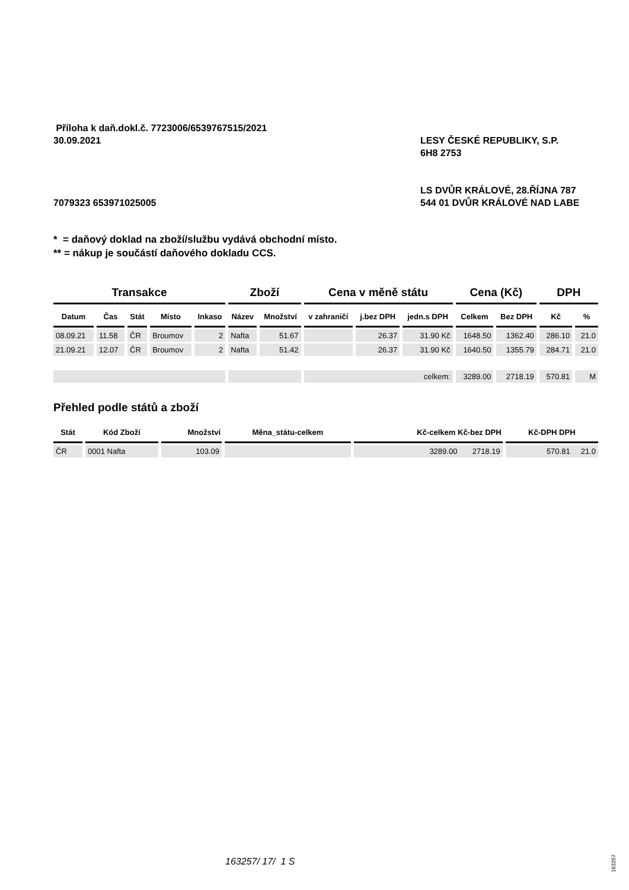Příloha k daň.dokl.č. 7723006/6539767515/2021
30.09.2021
7079323 653971025005
LESY ČESKÉ REPUBLIKY, S.P.
6H8 2753
LS DVŮR KRÁLOVÉ, 28.ŘÍJNA 787
544 01 DVŮR KRÁLOVÉ NAD LABE
* = daňový doklad na zboží/službu vydává obchodní místo.
** = nákup je součástí daňového dokladu CCS.
| Transakce | | | | | Zboží | | Cena v měně státu | | | Cena (Kč) | | DPH | |
| --- | --- | --- | --- | --- | --- | --- | --- | --- | --- | --- | --- | --- | --- |
| Datum | Čas | Stát | Místo | Inkaso | Název | Množství | v zahraničí | j.bez DPH | jedn.s DPH | Celkem | Bez DPH | Kč | % |
| 08.09.21 | 11.58 | ČR | Broumov | 2 | Nafta | 51.67 | | 26.37 | 31.90 Kč | 1648.50 | 1362.40 | 286.10 | 21.0 |
| 21.09.21 | 12.07 | ČR | Broumov | 2 | Nafta | 51.42 | | 26.37 | 31.90 Kč | 1640.50 | 1355.79 | 284.71 | 21.0 |
| | | | | | | | celkem: | | | 3289.00 | 2718.19 | 570.81 | M |
Přehled podle států a zboží
| Stát | Kód Zboží | Množství | Měna_státu-celkem | Kč-celkem Kč-bez DPH | Kč-DPH DPH |
| --- | --- | --- | --- | --- | --- |
| ČR | 0001 Nafta | 103.09 | | 3289.00 2718.19 | 570.81 21.0 |
163257/ 17/ 1 S
163257